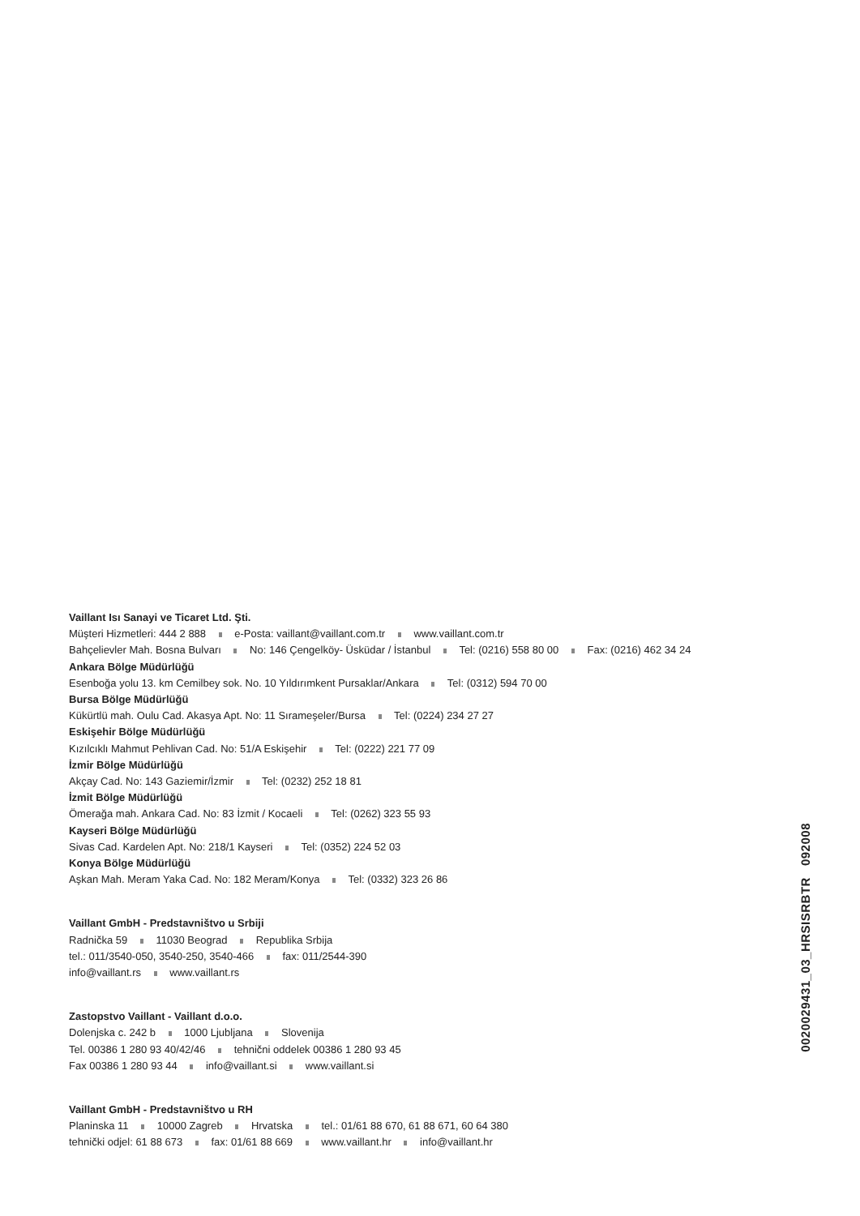Vaillant Isı Sanayi ve Ticaret Ltd. Şti.
Müşteri Hizmetleri: 444 2 888 e-Posta: vaillant@vaillant.com.tr www.vaillant.com.tr
Bahçelievler Mah. Bosna Bulvarı No: 146 Çengelköy- Üsküdar / İstanbul Tel: (0216) 558 80 00 Fax: (0216) 462 34 24
Ankara Bölge Müdürlüğü
Esenboğa yolu 13. km Cemilbey sok. No. 10 Yıldırımkent Pursaklar/Ankara Tel: (0312) 594 70 00
Bursa Bölge Müdürlüğü
Kükürtlü mah. Oulu Cad. Akasya Apt. No: 11 Sırameşeler/Bursa Tel: (0224) 234 27 27
Eskişehir Bölge Müdürlüğü
Kızılcıklı Mahmut Pehlivan Cad. No: 51/A Eskişehir Tel: (0222) 221 77 09
İzmir Bölge Müdürlüğü
Akçay Cad. No: 143 Gaziemir/İzmir Tel: (0232) 252 18 81
İzmit Bölge Müdürlüğü
Ömerağa mah. Ankara Cad. No: 83 İzmit / Kocaeli Tel: (0262) 323 55 93
Kayseri Bölge Müdürlüğü
Sivas Cad. Kardelen Apt. No: 218/1 Kayseri Tel: (0352) 224 52 03
Konya Bölge Müdürlüğü
Aşkan Mah. Meram Yaka Cad. No: 182 Meram/Konya Tel: (0332) 323 26 86
Vaillant GmbH - Predstavništvo u Srbiji
Radnička 59 11030 Beograd Republika Srbija
tel.: 011/3540-050, 3540-250, 3540-466 fax: 011/2544-390
info@vaillant.rs www.vaillant.rs
Zastopstvo Vaillant - Vaillant d.o.o.
Dolenjska c. 242 b 1000 Ljubljana Slovenija
Tel. 00386 1 280 93 40/42/46 tehnični oddelek 00386 1 280 93 45
Fax 00386 1 280 93 44 info@vaillant.si www.vaillant.si
Vaillant GmbH - Predstavništvo u RH
Planinska 11 10000 Zagreb Hrvatska tel.: 01/61 88 670, 61 88 671, 60 64 380
tehnički odjel: 61 88 673 fax: 01/61 88 669 www.vaillant.hr info@vaillant.hr
0020029431_03_HRSISRBTR 092008